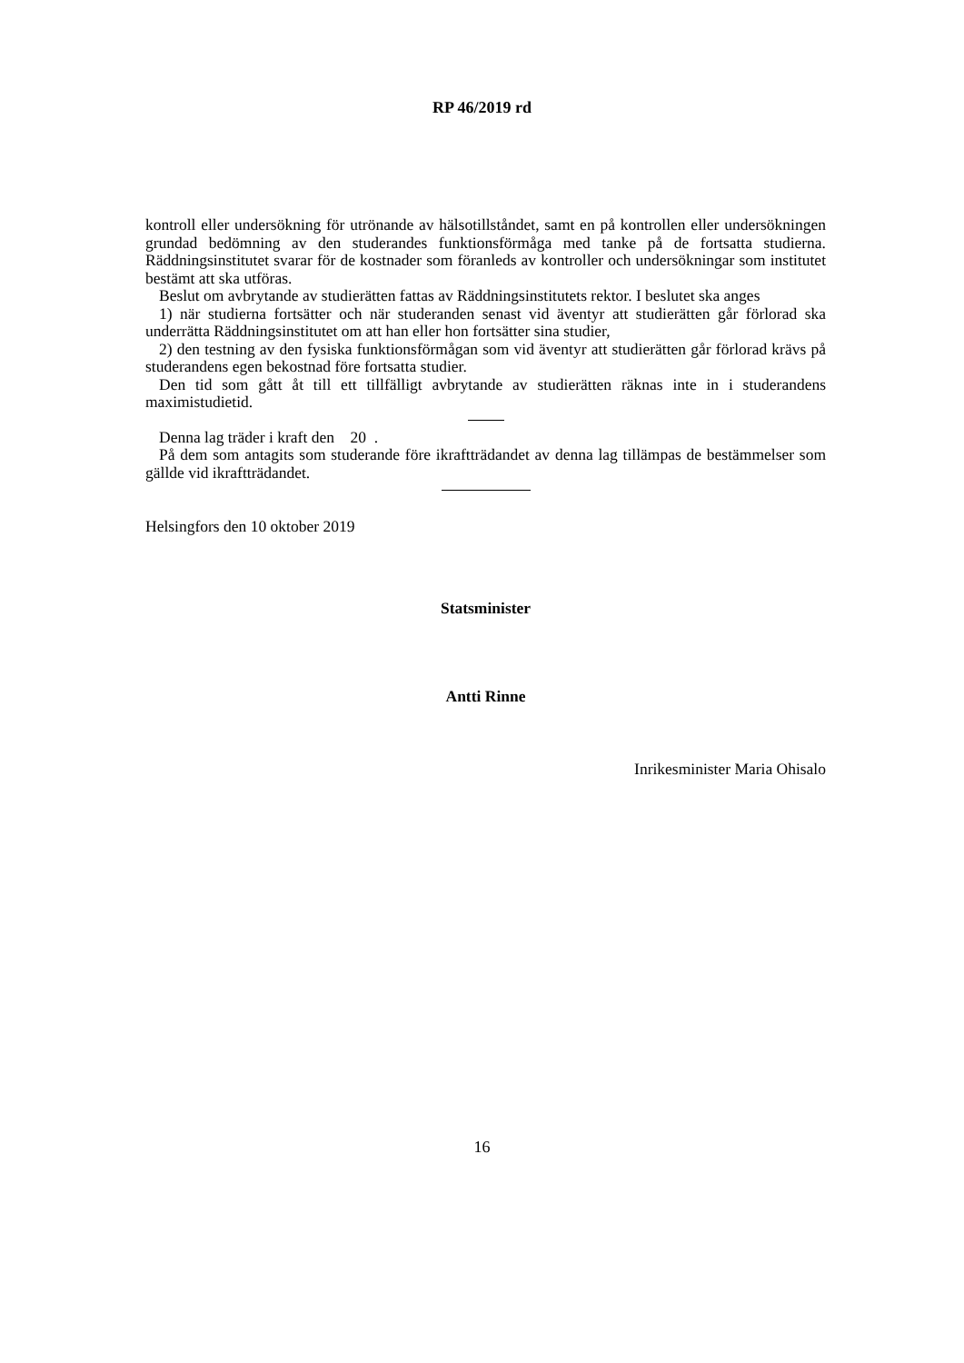RP 46/2019 rd
kontroll eller undersökning för utrönande av hälsotillståndet, samt en på kontrollen eller undersökningen grundad bedömning av den studerandes funktionsförmåga med tanke på de fortsatta studierna. Räddningsinstitutet svarar för de kostnader som föranleds av kontroller och undersökningar som institutet bestämt att ska utföras.
Beslut om avbrytande av studierätten fattas av Räddningsinstitutets rektor. I beslutet ska anges
1) när studierna fortsätter och när studeranden senast vid äventyr att studierätten går förlorad ska underrätta Räddningsinstitutet om att han eller hon fortsätter sina studier,
2) den testning av den fysiska funktionsförmågan som vid äventyr att studierätten går förlorad krävs på studerandens egen bekostnad före fortsatta studier.
Den tid som gått åt till ett tillfälligt avbrytande av studierätten räknas inte in i studerandens maximistudietid.
Denna lag träder i kraft den 20 .
På dem som antagits som studerande före ikraftträdandet av denna lag tillämpas de bestämmelser som gällde vid ikraftträdandet.
Helsingfors den 10 oktober 2019
Statsminister
Antti Rinne
Inrikesminister Maria Ohisalo
16